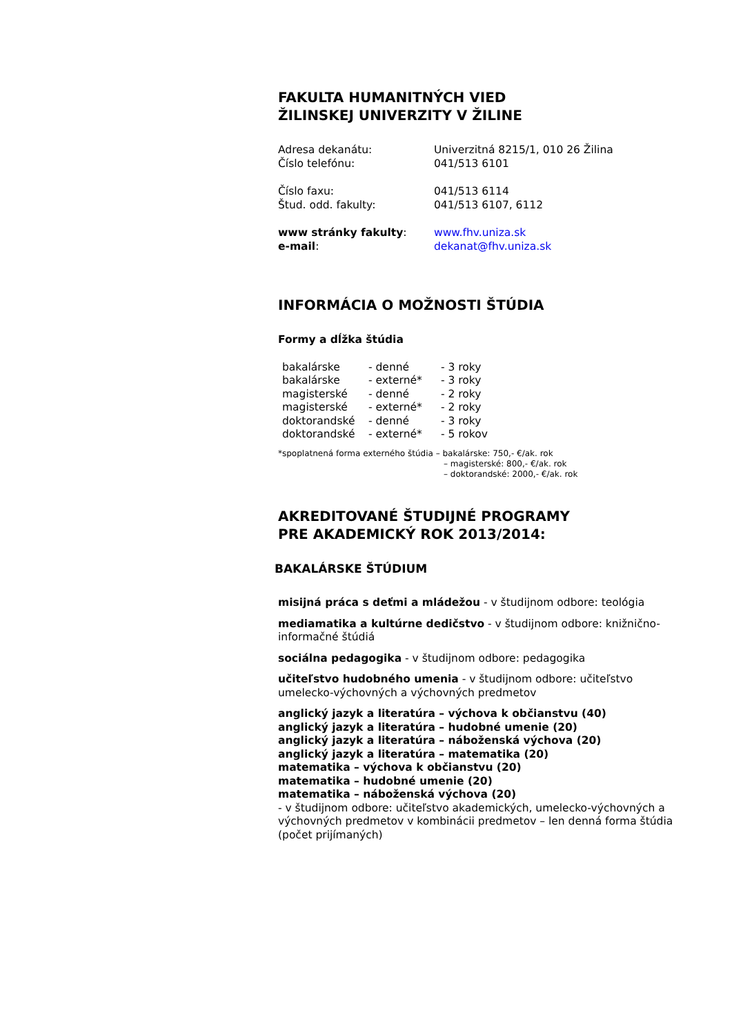FAKULTA HUMANITNÝCH VIED
ŽILINSKEJ UNIVERZITY V ŽILINE
| Adresa dekanátu: | Univerzitná 8215/1, 010 26 Žilina |
| Číslo telefónu: | 041/513 6101 |
| Číslo faxu: | 041/513 6114 |
| Štud. odd. fakulty: | 041/513 6107, 6112 |
| www stránky fakulty : | www.fhv.uniza.sk |
| e-mail : | dekanat@fhv.uniza.sk |
INFORMÁCIA O MOŽNOSTI ŠTÚDIA
Formy a dĺžka štúdia
| bakalárske | - denné | - 3 roky |
| bakalárske | - externé* | - 3 roky |
| magisterské | - denné | - 2 roky |
| magisterské | - externé* | - 2 roky |
| doktorandské | - denné | - 3 roky |
| doktorandské | - externé* | - 5 rokov |
*spoplatnená forma externého štúdia – bakalárske: 750,- €/ak. rok
– magisterské: 800,- €/ak. rok
– doktorandské: 2000,- €/ak. rok
AKREDITOVANÉ ŠTUDIJNÉ PROGRAMY
PRE AKADEMICKÝ ROK 2013/2014:
BAKALÁRSKE ŠTÚDIUM
misijná práca s deťmi a mládežou - v študijnom odbore: teológia
mediamatika a kultúrne dedičstvo - v študijnom odbore: knižnično-informačné štúdiá
sociálna pedagogika - v študijnom odbore: pedagogika
učiteľstvo hudobného umenia - v študijnom odbore: učiteľstvo umelecko-výchovných a výchovných predmetov
anglický jazyk a literatúra – výchova k občianstvu (40)
anglický jazyk a literatúra – hudobné umenie (20)
anglický jazyk a literatúra – náboženská výchova (20)
anglický jazyk a literatúra – matematika (20)
matematika – výchova k občianstvu (20)
matematika – hudobné umenie (20)
matematika – náboženská výchova (20)
- v študijnom odbore: učiteľstvo akademických, umelecko-výchovných a výchovných predmetov v kombinácii predmetov – len denná forma štúdia (počet prijímaných)